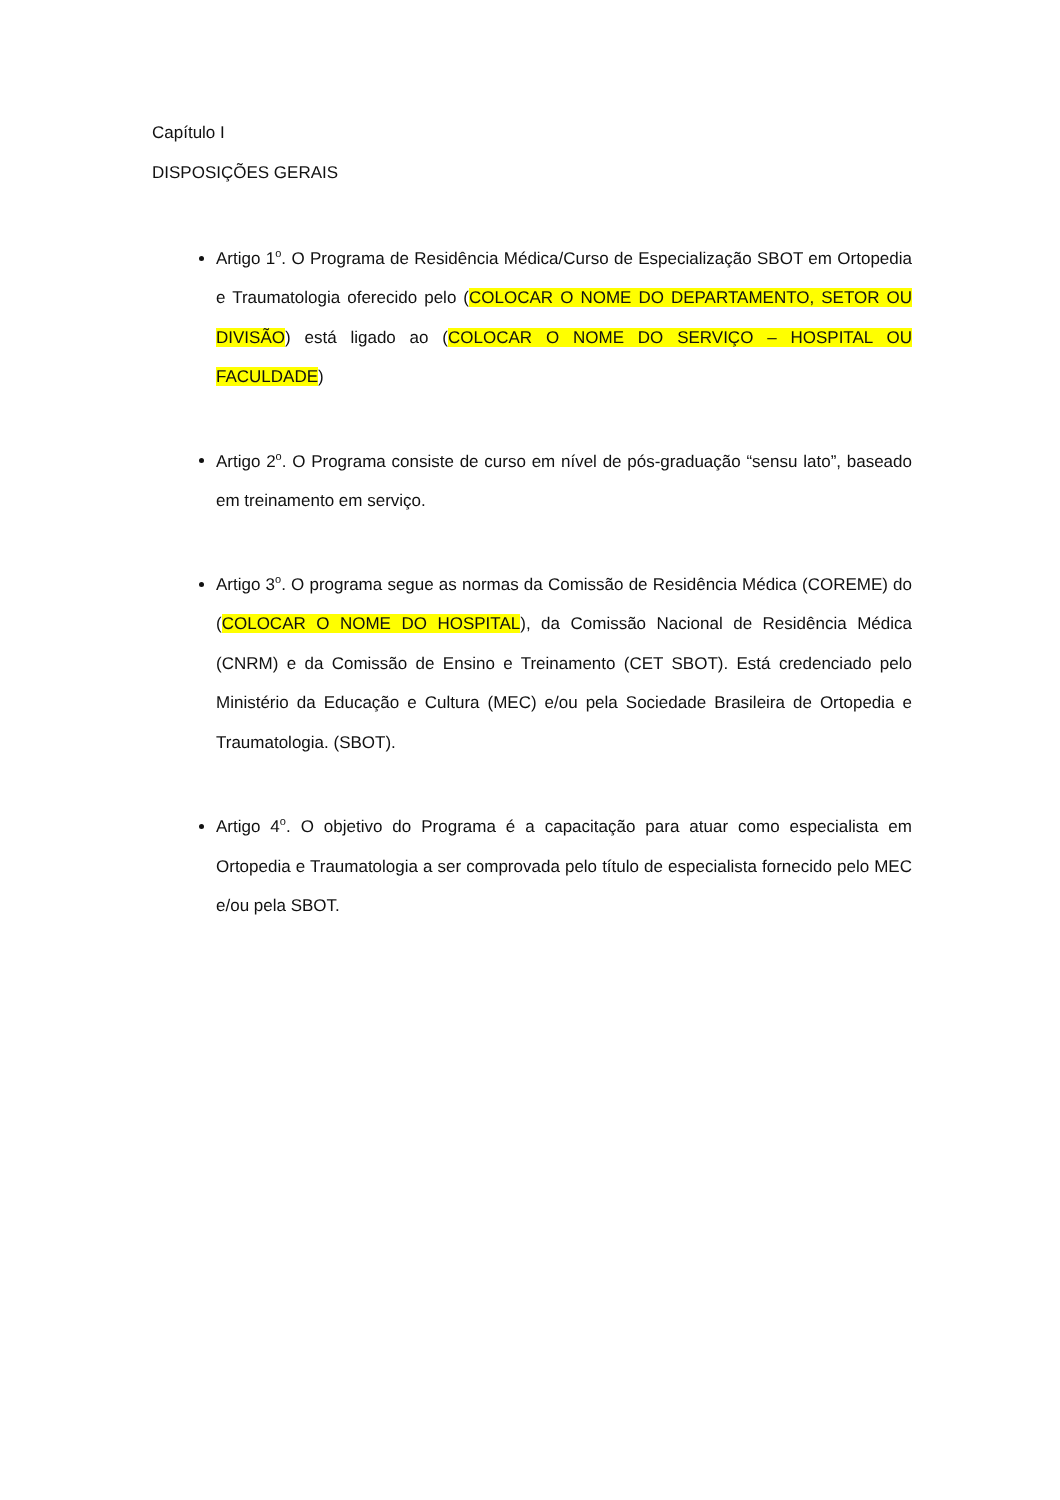Capítulo I
DISPOSIÇÕES GERAIS
Artigo 1<sup>o</sup>. O Programa de Residência Médica/Curso de Especialização SBOT em Ortopedia e Traumatologia oferecido pelo (COLOCAR O NOME DO DEPARTAMENTO, SETOR OU DIVISÃO) está ligado ao (COLOCAR O NOME DO SERVIÇO – HOSPITAL OU FACULDADE)
Artigo 2<sup>o</sup>. O Programa consiste de curso em nível de pós-graduação “sensu lato”, baseado em treinamento em serviço.
Artigo 3<sup>o</sup>. O programa segue as normas da Comissão de Residência Médica (COREME) do (COLOCAR O NOME DO HOSPITAL), da Comissão Nacional de Residência Médica (CNRM) e da Comissão de Ensino e Treinamento (CET SBOT). Está credenciado pelo Ministério da Educação e Cultura (MEC) e/ou pela Sociedade Brasileira de Ortopedia e Traumatologia. (SBOT).
Artigo 4<sup>o</sup>. O objetivo do Programa é a capacitação para atuar como especialista em Ortopedia e Traumatologia a ser comprovada pelo título de especialista fornecido pelo MEC e/ou pela SBOT.